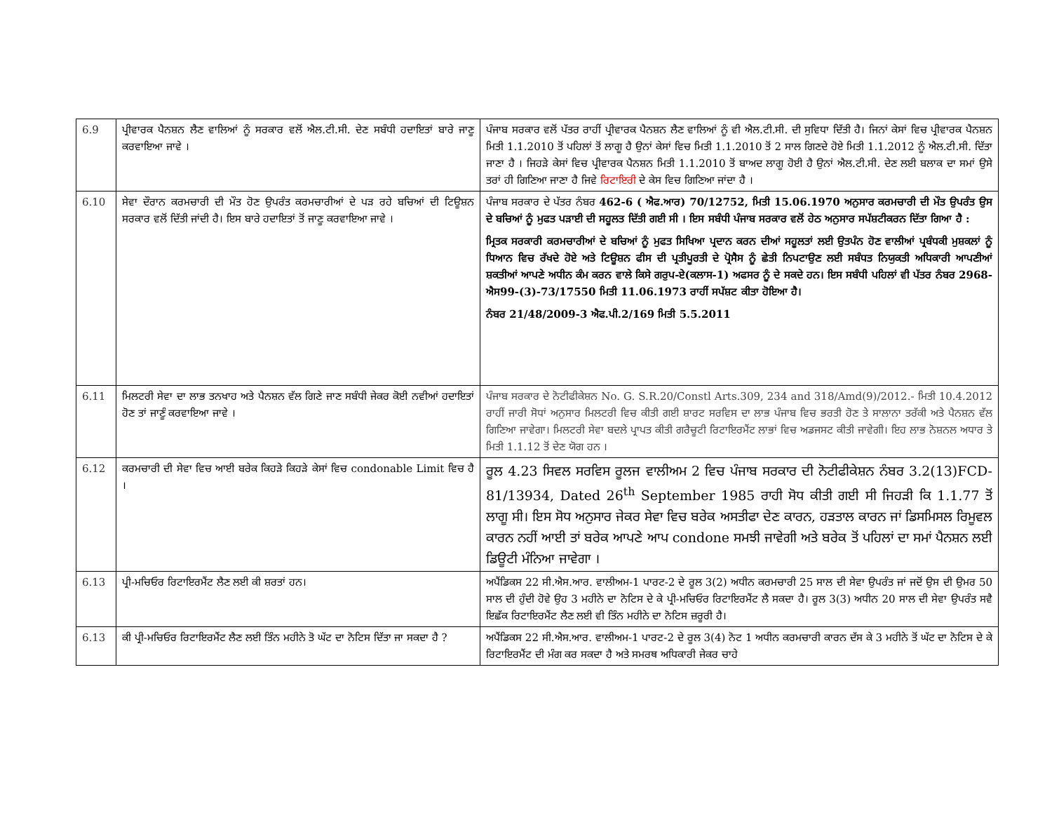| 6.9 | ਪ੍ਰੀਵਾਰਕ ਪੈਨਸ਼ਨ ਲੈਣ ਵਾਲਿਆਂ ਨੂੰ ਸਰਕਾਰ ਵਲੋਂ ਐਲ.ਟੀ.ਸੀ. ਦੇਣ ਸਬੰਧੀ ਹਦਾਇਤਾਂ ਬਾਰੇ ਜਾਣੂ ਕਰਵਾਇਆ ਜਾਵੇ । | ਪੰਜਾਬ ਸਰਕਾਰ ਵਲੋਂ ਪੱਤਰ ਰਾਹੀਂ ਪ੍ਰੀਵਾਰਕ ਪੈਨਸ਼ਨ ਲੈਣ ਵਾਲਿਆਂ ਨੂੰ ਵੀ ਐਲ.ਟੀ.ਸੀ. ਦੀ ਸੁਵਿਧਾ ਦਿੱਤੀ ਹੈ। ਜਿਨਾਂ ਕੇਸਾਂ ਵਿਚ ਪ੍ਰੀਵਾਰਕ ਪੈਨਸ਼ਨ ਮਿਤੀ 1.1.2010 ਤੋਂ ਪਹਿਲਾਂ ਤੋਂ ਲਾਗੂ ਹੈ ਉਨਾਂ ਕੇਸਾਂ ਵਿਚ ਮਿਤੀ 1.1.2010 ਤੋਂ 2 ਸਾਲ ਗਿਣਦੇ ਹੋਏ ਮਿਤੀ 1.1.2012 ਨੂੰ ਐਲ.ਟੀ.ਸੀ. ਦਿੱਤਾ ਜਾਣਾ ਹੈ । ਜਿਹੜੇ ਕੇਸਾਂ ਵਿਚ ਪ੍ਰੀਵਾਰਕ ਪੈਨਸ਼ਨ ਮਿਤੀ 1.1.2010 ਤੋਂ ਬਾਅਦ ਲਾਗੂ ਹੋਈ ਹੈ ਉਨਾਂ ਐਲ.ਟੀ.ਸੀ. ਦੇਣ ਲਈ ਬਲਾਕ ਦਾ ਸਮਾਂ ਉਸੇ ਤਰਾਂ ਹੀ ਗਿਣਿਆ ਜਾਣਾ ਹੈ ਜਿਵੇ ਰਿਟਾਇਰੀ ਦੇ ਕੇਸ ਵਿਚ ਗਿਣਿਆ ਜਾਂਦਾ ਹੈ । |
| 6.10 | ਸੇਵਾ ਦੌਰਾਨ ਕਰਮਚਾਰੀ ਦੀ ਮੌਤ ਹੋਣ ਉਪਰੰਤ ਕਰਮਚਾਰੀਆਂ ਦੇ ਪੜ ਰਹੇ ਬਚਿਆਂ ਦੀ ਟਿਊਸ਼ਨ ਸਰਕਾਰ ਵਲੋਂ ਦਿੱਤੀ ਜਾਂਦੀ ਹੈ। ਇਸ ਬਾਰੇ ਹਦਾਇਤਾਂ ਤੋਂ ਜਾਣੂ ਕਰਵਾਇਆ ਜਾਵੇ । | ਪੰਜਾਬ ਸਰਕਾਰ ਦੇ ਪੱਤਰ ਨੰਬਰ 462-6 ( ਐਫ.ਆਰ) 70/12752, ਮਿਤੀ 15.06.1970 ਅਨੁਸਾਰ ਕਰਮਚਾਰੀ ਦੀ ਮੌਤ ਉਪਰੰਤ ਉਸ ਦੇ ਬਚਿਆਂ ਨੂੰ ਮੁਫਤ ਪੜਾਈ ਦੀ ਸਹੂਲਤ ਦਿੱਤੀ ਗਈ ਸੀ । ਇਸ ਸਬੰਧੀ ਪੰਜਾਬ ਸਰਕਾਰ ਵਲੋਂ ਹੇਠ ਅਨੁਸਾਰ ਸਪੱਸ਼ਟੀਕਰਨ ਦਿੱਤਾ ਗਿਆ ਹੈ : ਮ੍ਰਿਤਕ ਸਰਕਾਰੀ ਕਰਮਚਾਰੀਆਂ ਦੇ ਬਚਿਆਂ ਨੂੰ ਮੁਫਤ ਸਿਖਿਆ ਪ੍ਰਦਾਨ ਕਰਨ ਦੀਆਂ ਸਹੂਲਤਾਂ ਲਈ ਉਤਪੰਨ ਹੋਣ ਵਾਲੀਆਂ ਪ੍ਰਬੰਧਕੀ ਮੁਸ਼ਕਲਾਂ ਨੂੰ ਧਿਆਨ ਵਿਚ ਰੱਖਦੇ ਹੋਏ ਅਤੇ ਟਿਊਸ਼ਨ ਫੀਸ ਦੀ ਪ੍ਰਤੀਪੂਰਤੀ ਦੇ ਪ੍ਰੋਸੈਸ ਨੂੰ ਛੇਤੀ ਨਿਪਟਾਉਣ ਲਈ ਸਬੰਧਤ ਨਿਯੁਕਤੀ ਅਧਿਕਾਰੀ ਆਪਣੀਆਂ ਸ਼ਕਤੀਆਂ ਆਪਣੇ ਅਧੀਨ ਕੰਮ ਕਰਨ ਵਾਲੇ ਕਿਸੇ ਗਰੁਪ-ਏ(ਕਲਾਸ-1) ਅਫਸਰ ਨੂੰ ਦੇ ਸਕਦੇ ਹਨ। ਇਸ ਸਬੰਧੀ ਪਹਿਲਾਂ ਵੀ ਪੱਤਰ ਨੰਬਰ 2968-ਐਸ99-(3)-73/17550 ਮਿਤੀ 11.06.1973 ਰਾਹੀਂ ਸਪੱਸ਼ਟ ਕੀਤਾ ਹੋਇਆ ਹੈ। ਨੰਬਰ 21/48/2009-3 ਐਫ.ਪੀ.2/169 ਮਿਤੀ 5.5.2011 |
| 6.11 | ਮਿਲਟਰੀ ਸੇਵਾ ਦਾ ਲਾਭ ਤਨਖਾਹ ਅਤੇ ਪੈਨਸ਼ਨ ਵੱਲ ਗਿਣੇ ਜਾਣ ਸਬੰਧੀ ਜੇਕਰ ਕੋਈ ਨਵੀਆਂ ਹਦਾਇਤਾਂ ਹੋਣ ਤਾਂ ਜਾਣੂੰ ਕਰਵਾਇਆ ਜਾਵੇ । | ਪੰਜਾਬ ਸਰਕਾਰ ਦੇ ਨੋਟੀਫੀਕੇਸ਼ਨ No. G. S.R.20/Constl Arts.309, 234 and 318/Amd(9)/2012.- ਮਿਤੀ 10.4.2012 ਰਾਹੀਂ ਜਾਰੀ ਸੋਧਾਂ ਅਨੁਸਾਰ ਮਿਲਟਰੀ ਵਿਚ ਕੀਤੀ ਗਈ ਸ਼ਾਰਟ ਸਰਵਿਸ ਦਾ ਲਾਭ ਪੰਜਾਬ ਵਿਚ ਭਰਤੀ ਹੋਣ ਤੇ ਸਾਲਾਨਾ ਤਰੱਕੀ ਅਤੇ ਪੈਨਸ਼ਨ ਵੱਲ ਗਿਣਿਆ ਜਾਵੇਗਾ। ਮਿਲਟਰੀ ਸੇਵਾ ਬਦਲੇ ਪ੍ਰਾਪਤ ਕੀਤੀ ਗਰੈਚੂਟੀ ਰਿਟਾਇਰਮੈਂਟ ਲਾਭਾਂ ਵਿਚ ਅਡਜਸਟ ਕੀਤੀ ਜਾਵੇਗੀ। ਇਹ ਲਾਭ ਨੋਸ਼ਨਲ ਅਧਾਰ ਤੇ ਮਿਤੀ 1.1.12 ਤੋਂ ਦੇਣ ਯੋਗ ਹਨ । |
| 6.12 | ਕਰਮਚਾਰੀ ਦੀ ਸੇਵਾ ਵਿਚ ਆਈ ਬਰੇਕ ਕਿਹੜੇ ਕਿਹੜੇ ਕੇਸਾਂ ਵਿਚ condonable Limit ਵਿਚ ਹੈ । | ਰੂਲ 4.23 ਸਿਵਲ ਸਰਵਿਸ ਰੂਲਜ ਵਾਲੀਅਮ 2 ਵਿਚ ਪੰਜਾਬ ਸਰਕਾਰ ਦੀ ਨੋਟੀਫੀਕੇਸ਼ਨ ਨੰਬਰ 3.2(13)FCD-81/13934, Dated 26<sup>th</sup> September 1985 ਰਾਹੀ ਸੋਧ ਕੀਤੀ ਗਈ ਸੀ ਜਿਹੜੀ ਕਿ 1.1.77 ਤੋਂ ਲਾਗੂ ਸੀ। ਇਸ ਸੋਧ ਅਨੁਸਾਰ ਜੇਕਰ ਸੇਵਾ ਵਿਚ ਬਰੇਕ ਅਸਤੀਫਾ ਦੇਣ ਕਾਰਨ, ਹੜਤਾਲ ਕਾਰਨ ਜਾਂ ਡਿਸਮਿਸਲ ਰਿਮੂਵਲ ਕਾਰਨ ਨਹੀਂ ਆਈ ਤਾਂ ਬਰੇਕ ਆਪਣੇ ਆਪ condone ਸਮਝੀ ਜਾਵੇਗੀ ਅਤੇ ਬਰੇਕ ਤੋਂ ਪਹਿਲਾਂ ਦਾ ਸਮਾਂ ਪੈਨਸ਼ਨ ਲਈ ਡਿਊਟੀ ਮੰਨਿਆ ਜਾਵੇਗਾ । |
| 6.13 | ਪ੍ਰੀ-ਮਚਿਓਰ ਰਿਟਾਇਰਮੈਂਟ ਲੈਣ ਲਈ ਕੀ ਸ਼ਰਤਾਂ ਹਨ। | ਅਪੈਂਡਿਕਸ 22 ਸੀ.ਐਸ.ਆਰ. ਵਾਲੀਅਮ-1 ਪਾਰਟ-2 ਦੇ ਰੂਲ 3(2) ਅਧੀਨ ਕਰਮਚਾਰੀ 25 ਸਾਲ ਦੀ ਸੇਵਾ ਉਪਰੰਤ ਜਾਂ ਜਦੋਂ ਉਸ ਦੀ ਉਮਰ 50 ਸਾਲ ਦੀ ਹੁੰਦੀ ਹੋਵੇ ਉਹ 3 ਮਹੀਨੇ ਦਾ ਨੋਟਿਸ ਦੇ ਕੇ ਪ੍ਰੀ-ਮਚਿਓਰ ਰਿਟਾਇਰਮੈਂਟ ਲੈ ਸਕਦਾ ਹੈ। ਰੂਲ 3(3) ਅਧੀਨ 20 ਸਾਲ ਦੀ ਸੇਵਾ ਉਪਰੰਤ ਸਵੈ ਇਛੱਕ ਰਿਟਾਇਰਮੈਂਟ ਲੈਣ ਲਈ ਵੀ ਤਿੰਨ ਮਹੀਨੇ ਦਾ ਨੋਟਿਸ ਜ਼ਰੂਰੀ ਹੈ। |
| 6.13 | ਕੀ ਪ੍ਰੀ-ਮਚਿਓਰ ਰਿਟਾਇਰਮੈਂਟ ਲੈਣ ਲਈ ਤਿੰਨ ਮਹੀਨੇ ਤੋ ਘੱਟ ਦਾ ਨੋਟਿਸ ਦਿੱਤਾ ਜਾ ਸਕਦਾ ਹੈ ? | ਅਪੈਂਡਿਕਸ 22 ਸੀ.ਐਸ.ਆਰ. ਵਾਲੀਅਮ-1 ਪਾਰਟ-2 ਦੇ ਰੂਲ 3(4) ਨੋਟ 1 ਅਧੀਨ ਕਰਮਚਾਰੀ ਕਾਰਨ ਦੱਸ ਕੇ 3 ਮਹੀਨੇ ਤੋਂ ਘੱਟ ਦਾ ਨੋਟਿਸ ਦੇ ਕੇ ਰਿਟਾਇਰਮੈਂਟ ਦੀ ਮੰਗ ਕਰ ਸਕਦਾ ਹੈ ਅਤੇ ਸਮਰਥ ਅਧਿਕਾਰੀ ਜੇਕਰ ਚਾਹੇ |